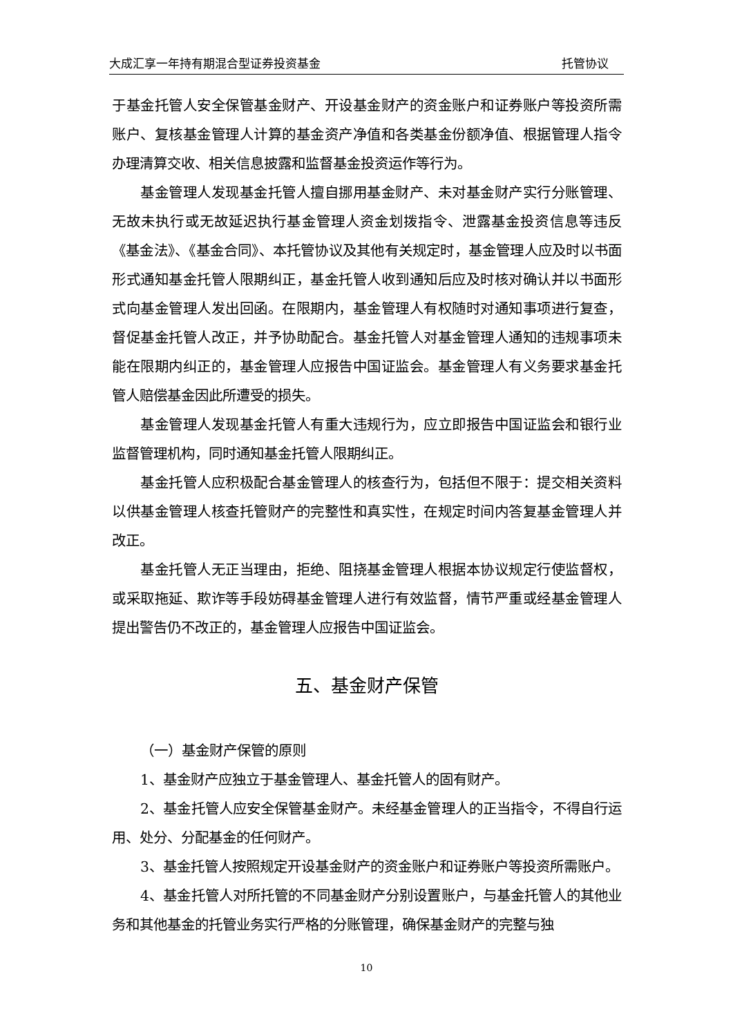大成汇享一年持有期混合型证券投资基金 托管协议
于基金托管人安全保管基金财产、开设基金财产的资金账户和证券账户等投资所需账户、复核基金管理人计算的基金资产净值和各类基金份额净值、根据管理人指令办理清算交收、相关信息披露和监督基金投资运作等行为。
基金管理人发现基金托管人擅自挪用基金财产、未对基金财产实行分账管理、无故未执行或无故延迟执行基金管理人资金划拨指令、泄露基金投资信息等违反《基金法》、《基金合同》、本托管协议及其他有关规定时，基金管理人应及时以书面形式通知基金托管人限期纠正，基金托管人收到通知后应及时核对确认并以书面形式向基金管理人发出回函。在限期内，基金管理人有权随时对通知事项进行复查，督促基金托管人改正，并予协助配合。基金托管人对基金管理人通知的违规事项未能在限期内纠正的，基金管理人应报告中国证监会。基金管理人有义务要求基金托管人赔偿基金因此所遭受的损失。
基金管理人发现基金托管人有重大违规行为，应立即报告中国证监会和银行业监督管理机构，同时通知基金托管人限期纠正。
基金托管人应积极配合基金管理人的核查行为，包括但不限于：提交相关资料以供基金管理人核查托管财产的完整性和真实性，在规定时间内答复基金管理人并改正。
基金托管人无正当理由，拒绝、阻挠基金管理人根据本协议规定行使监督权，或采取拖延、欺诈等手段妨碍基金管理人进行有效监督，情节严重或经基金管理人提出警告仍不改正的，基金管理人应报告中国证监会。
五、基金财产保管
（一）基金财产保管的原则
1、基金财产应独立于基金管理人、基金托管人的固有财产。
2、基金托管人应安全保管基金财产。未经基金管理人的正当指令，不得自行运用、处分、分配基金的任何财产。
3、基金托管人按照规定开设基金财产的资金账户和证券账户等投资所需账户。
4、基金托管人对所托管的不同基金财产分别设置账户，与基金托管人的其他业务和其他基金的托管业务实行严格的分账管理，确保基金财产的完整与独
10